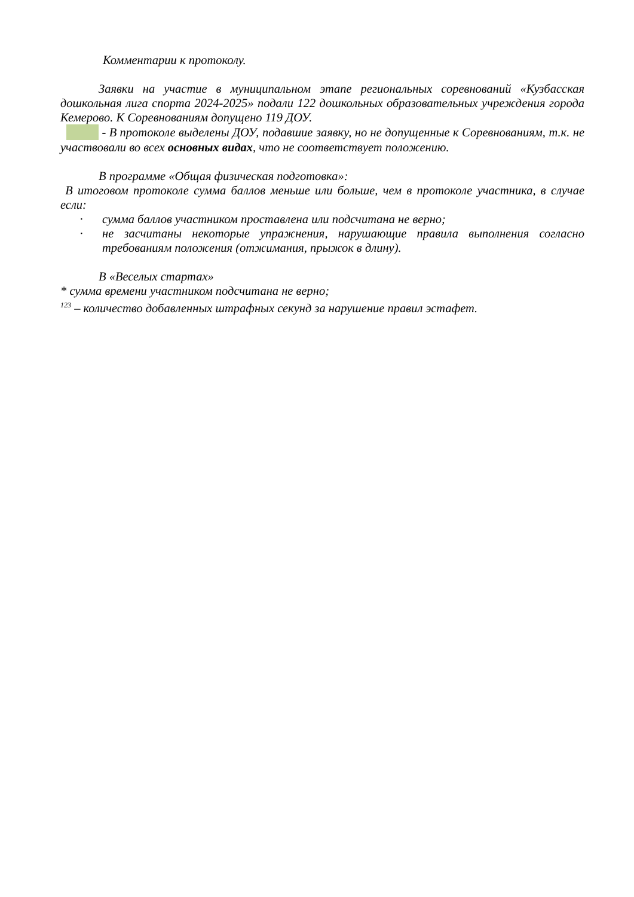Комментарии к протоколу.
Заявки на участие в муниципальном этапе региональных соревнований «Кузбасская дошкольная лига спорта 2024-2025» подали 122 дошкольных образовательных учреждения города Кемерово. К Соревнованиям допущено 119 ДОУ.
- В протоколе выделены ДОУ, подавшие заявку, но не допущенные к Соревнованиям, т.к. не участвовали во всех основных видах, что не соответствует положению.
В программе «Общая физическая подготовка»:
В итоговом протоколе сумма баллов меньше или больше, чем в протоколе участника, в случае если:
· сумма баллов участником проставлена или подсчитана не верно;
· не засчитаны некоторые упражнения, нарушающие правила выполнения согласно требованиям положения (отжимания, прыжок в длину).
В «Веселых стартах»
* сумма времени участником подсчитана не верно;
<sup>123</sup> – количество добавленных штрафных секунд за нарушение правил эстафет.